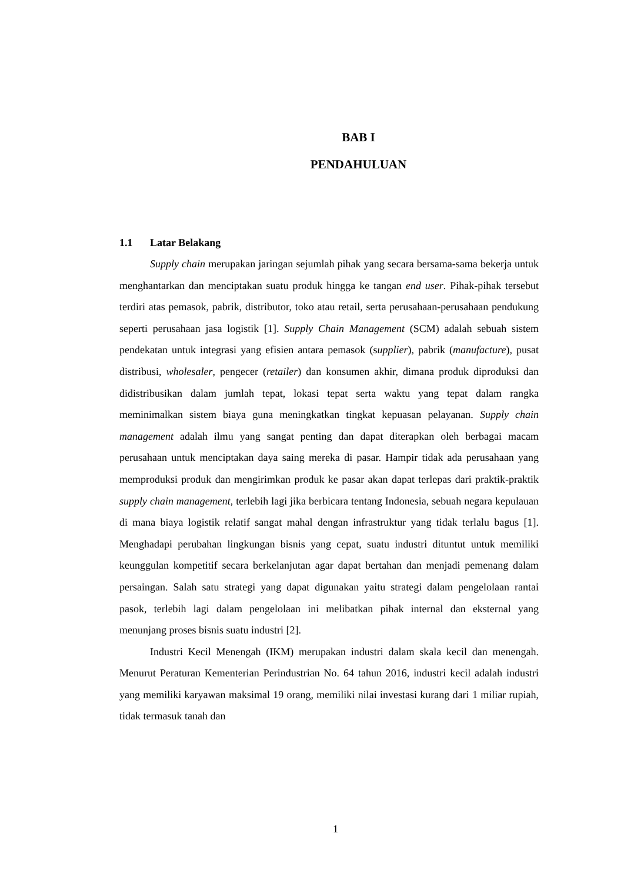BAB I
PENDAHULUAN
1.1 Latar Belakang
Supply chain merupakan jaringan sejumlah pihak yang secara bersama-sama bekerja untuk menghantarkan dan menciptakan suatu produk hingga ke tangan end user. Pihak-pihak tersebut terdiri atas pemasok, pabrik, distributor, toko atau retail, serta perusahaan-perusahaan pendukung seperti perusahaan jasa logistik [1]. Supply Chain Management (SCM) adalah sebuah sistem pendekatan untuk integrasi yang efisien antara pemasok (supplier), pabrik (manufacture), pusat distribusi, wholesaler, pengecer (retailer) dan konsumen akhir, dimana produk diproduksi dan didistribusikan dalam jumlah tepat, lokasi tepat serta waktu yang tepat dalam rangka meminimalkan sistem biaya guna meningkatkan tingkat kepuasan pelayanan. Supply chain management adalah ilmu yang sangat penting dan dapat diterapkan oleh berbagai macam perusahaan untuk menciptakan daya saing mereka di pasar. Hampir tidak ada perusahaan yang memproduksi produk dan mengirimkan produk ke pasar akan dapat terlepas dari praktik-praktik supply chain management, terlebih lagi jika berbicara tentang Indonesia, sebuah negara kepulauan di mana biaya logistik relatif sangat mahal dengan infrastruktur yang tidak terlalu bagus [1]. Menghadapi perubahan lingkungan bisnis yang cepat, suatu industri dituntut untuk memiliki keunggulan kompetitif secara berkelanjutan agar dapat bertahan dan menjadi pemenang dalam persaingan. Salah satu strategi yang dapat digunakan yaitu strategi dalam pengelolaan rantai pasok, terlebih lagi dalam pengelolaan ini melibatkan pihak internal dan eksternal yang menunjang proses bisnis suatu industri [2].
Industri Kecil Menengah (IKM) merupakan industri dalam skala kecil dan menengah. Menurut Peraturan Kementerian Perindustrian No. 64 tahun 2016, industri kecil adalah industri yang memiliki karyawan maksimal 19 orang, memiliki nilai investasi kurang dari 1 miliar rupiah, tidak termasuk tanah dan
1